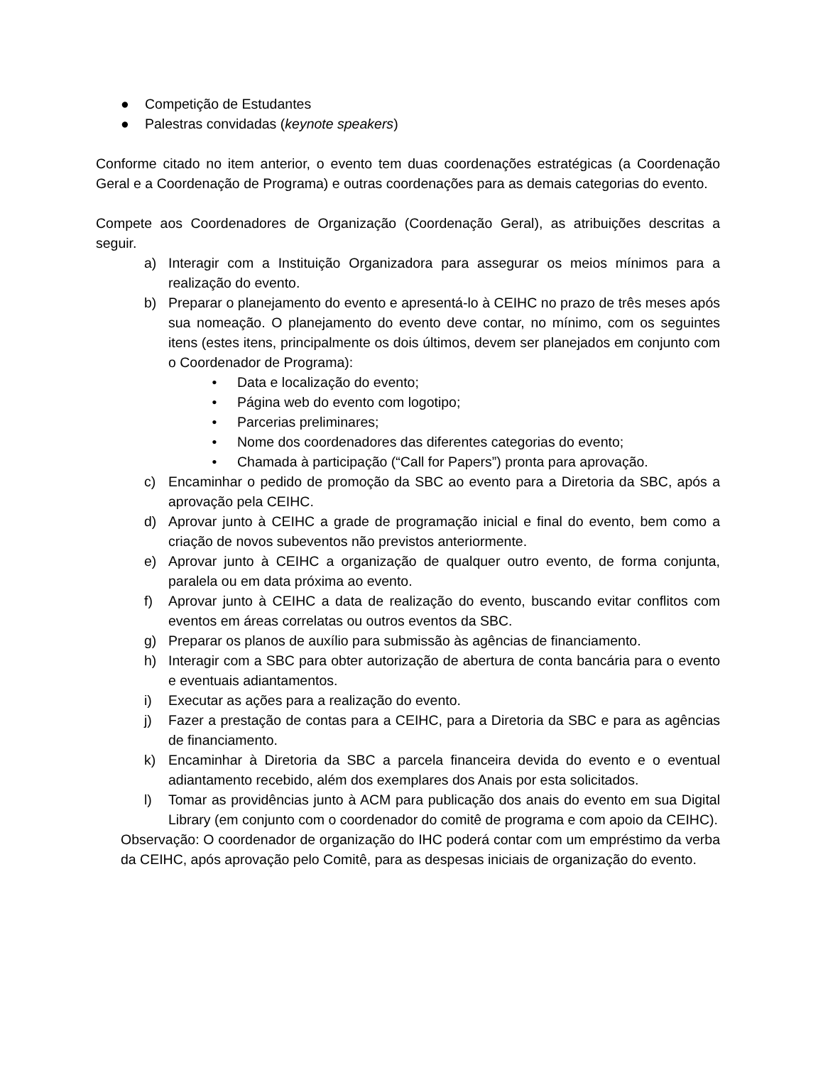● Competição de Estudantes
● Palestras convidadas (keynote speakers)
Conforme citado no item anterior, o evento tem duas coordenações estratégicas (a Coordenação Geral e a Coordenação de Programa) e outras coordenações para as demais categorias do evento.
Compete aos Coordenadores de Organização (Coordenação Geral), as atribuições descritas a seguir.
a) Interagir com a Instituição Organizadora para assegurar os meios mínimos para a realização do evento.
b) Preparar o planejamento do evento e apresentá-lo à CEIHC no prazo de três meses após sua nomeação. O planejamento do evento deve contar, no mínimo, com os seguintes itens (estes itens, principalmente os dois últimos, devem ser planejados em conjunto com o Coordenador de Programa):
• Data e localização do evento;
• Página web do evento com logotipo;
• Parcerias preliminares;
• Nome dos coordenadores das diferentes categorias do evento;
• Chamada à participação (“Call for Papers”) pronta para aprovação.
c) Encaminhar o pedido de promoção da SBC ao evento para a Diretoria da SBC, após a aprovação pela CEIHC.
d) Aprovar junto à CEIHC a grade de programação inicial e final do evento, bem como a criação de novos subeventos não previstos anteriormente.
e) Aprovar junto à CEIHC a organização de qualquer outro evento, de forma conjunta, paralela ou em data próxima ao evento.
f) Aprovar junto à CEIHC a data de realização do evento, buscando evitar conflitos com eventos em áreas correlatas ou outros eventos da SBC.
g) Preparar os planos de auxílio para submissão às agências de financiamento.
h) Interagir com a SBC para obter autorização de abertura de conta bancária para o evento e eventuais adiantamentos.
i) Executar as ações para a realização do evento.
j) Fazer a prestação de contas para a CEIHC, para a Diretoria da SBC e para as agências de financiamento.
k) Encaminhar à Diretoria da SBC a parcela financeira devida do evento e o eventual adiantamento recebido, além dos exemplares dos Anais por esta solicitados.
l) Tomar as providências junto à ACM para publicação dos anais do evento em sua Digital Library (em conjunto com o coordenador do comitê de programa e com apoio da CEIHC).
Observação: O coordenador de organização do IHC poderá contar com um empréstimo da verba da CEIHC, após aprovação pelo Comitê, para as despesas iniciais de organização do evento.